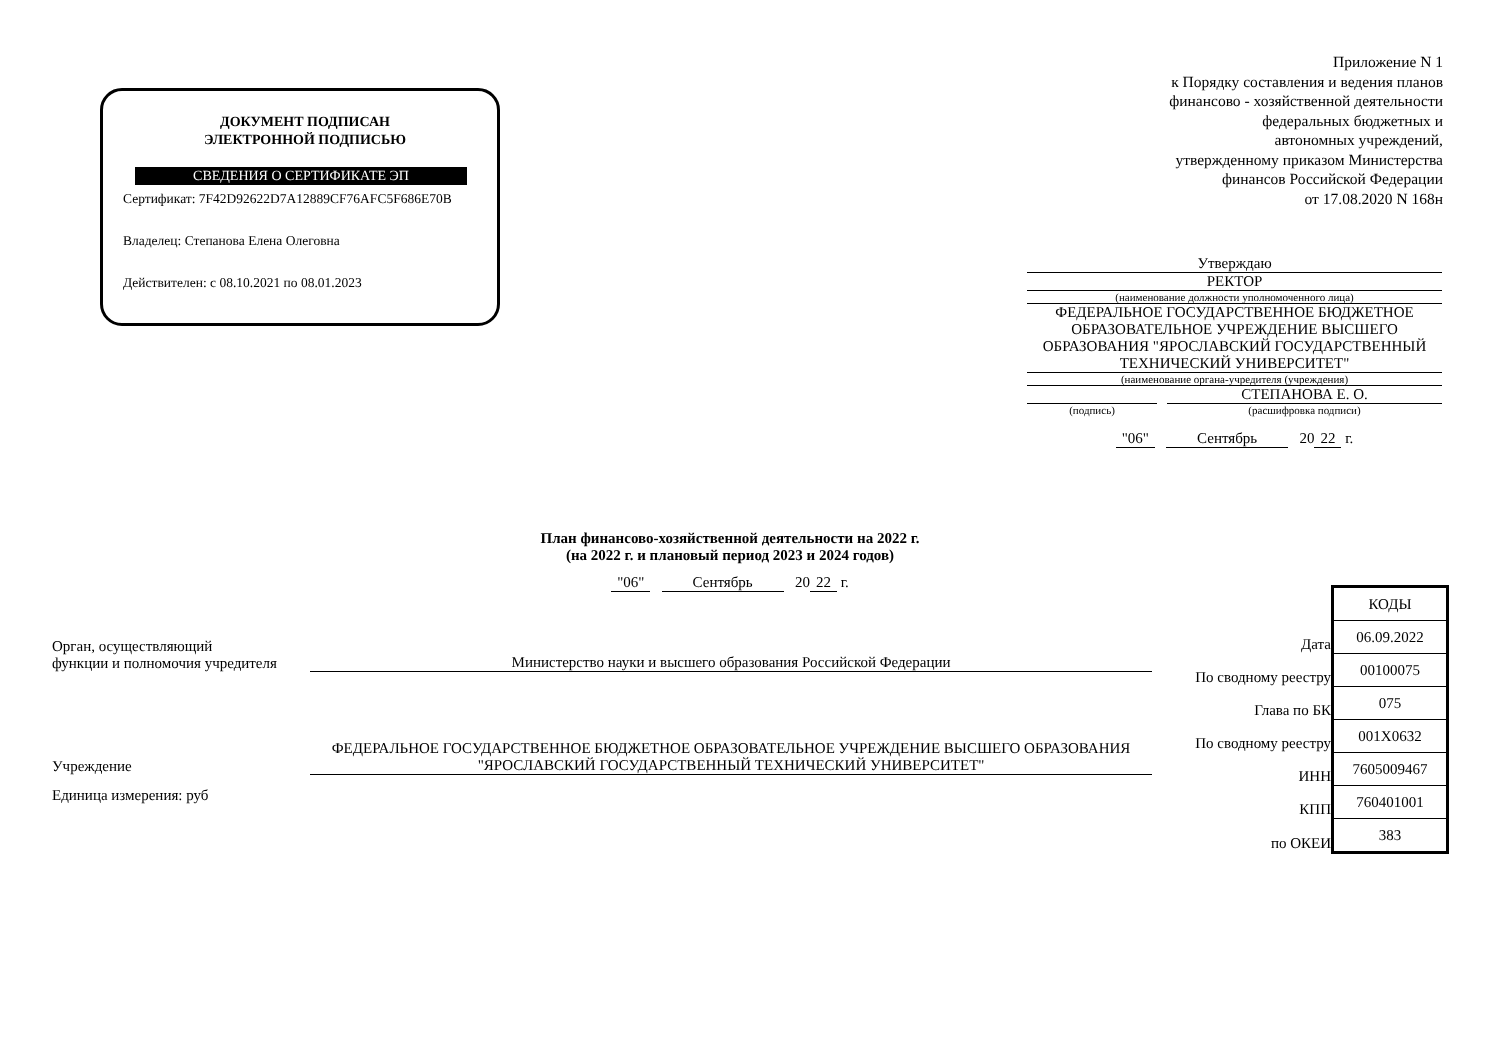ДОКУМЕНТ ПОДПИСАН
ЭЛЕКТРОННОЙ ПОДПИСЬЮ
СВЕДЕНИЯ О СЕРТИФИКАТЕ ЭП
Сертификат: 7F42D92622D7A12889CF76AFC5F686E70B
Владелец: Степанова Елена Олеговна
Действителен: с 08.10.2021 по 08.01.2023
Приложение N 1
к Порядку составления и ведения планов
финансово - хозяйственной деятельности
федеральных бюджетных и
автономных учреждений,
утвержденному приказом Министерства
финансов Российской Федерации
от 17.08.2020 N 168н
Утверждаю
РЕКТОР
(наименование должности уполномоченного лица)
ФЕДЕРАЛЬНОЕ ГОСУДАРСТВЕННОЕ БЮДЖЕТНОЕ ОБРАЗОВАТЕЛЬНОЕ УЧРЕЖДЕНИЕ ВЫСШЕГО ОБРАЗОВАНИЯ "ЯРОСЛАВСКИЙ ГОСУДАРСТВЕННЫЙ ТЕХНИЧЕСКИЙ УНИВЕРСИТЕТ"
(наименование органа-учредителя (учреждения)
СТЕПАНОВА Е. О.
(подпись) (расшифровка подписи)
"06" Сентябрь 20 22 г.
План финансово-хозяйственной деятельности на 2022 г.
(на 2022 г. и плановый период 2023 и 2024 годов)
"06" Сентябрь 20 22 г.
Орган, осуществляющий
функции и полномочия учредителя
Министерство науки и высшего образования Российской Федерации
Учреждение
ФЕДЕРАЛЬНОЕ ГОСУДАРСТВЕННОЕ БЮДЖЕТНОЕ ОБРАЗОВАТЕЛЬНОЕ УЧРЕЖДЕНИЕ ВЫСШЕГО ОБРАЗОВАНИЯ "ЯРОСЛАВСКИЙ ГОСУДАРСТВЕННЫЙ ТЕХНИЧЕСКИЙ УНИВЕРСИТЕТ"
Единица измерения: руб
| | КОДЫ |
| Дата | 06.09.2022 |
| По сводному реестру | 00100075 |
| Глава по БК | 075 |
| По сводному реестру | 001Х0632 |
| ИНН | 7605009467 |
| КПП | 760401001 |
| по ОКЕИ | 383 |